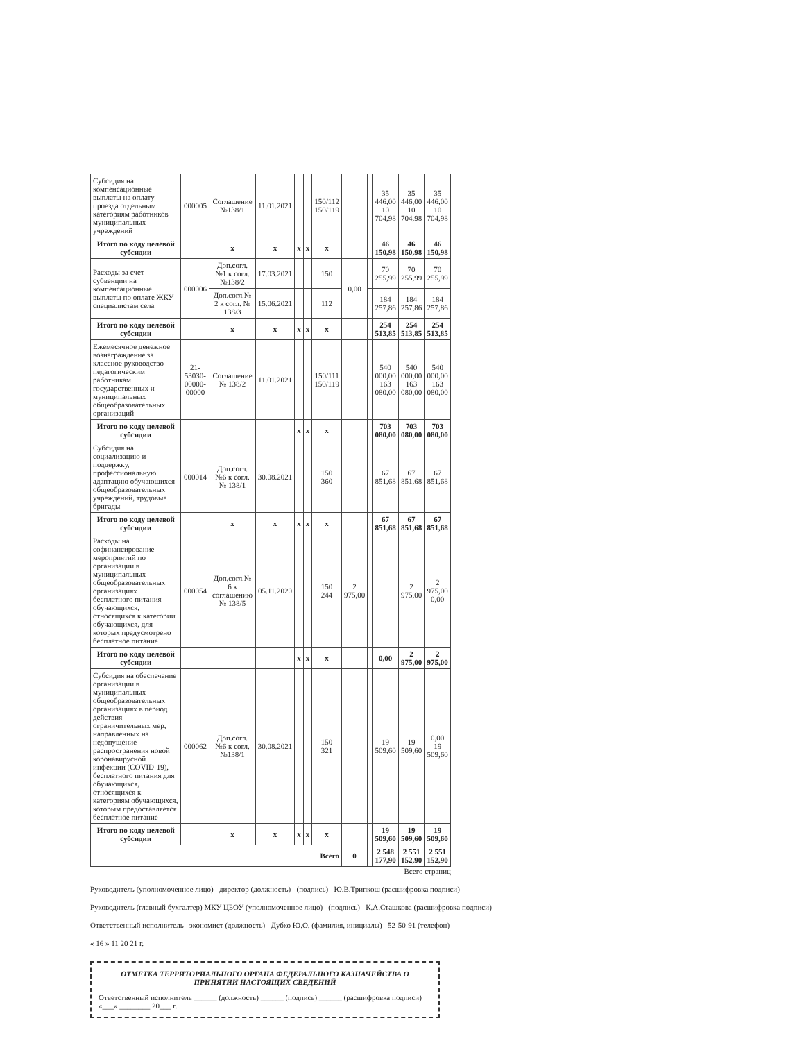| Субсидия на компенсационные выплаты на оплату проезда отдельным категориям работников муниципальных учреждений | 000005 | Соглашение №138/1 | 11.01.2021 | | | 150/112 150/119 | | | 35 446,00 10 704,98 | 35 446,00 10 704,98 | 35 446,00 10 704,98 |
| Итого по коду целевой субсидии | | x | x | x | x | x | | | 46 150,98 | 46 150,98 | 46 150,98 |
| Расходы за счет субвенции на компенсационные выплаты по оплате ЖКУ специалистам села | 000006 | Доп.согл. №1 к согл. №138/2 | 17.03.2021 | | | 150 | 0,00 | | 70 255,99 | 70 255,99 | 70 255,99 |
| | | Доп.согл.№ 2 к согл. № 138/3 | 15.06.2021 | | | 112 | | | 184 257,86 | 184 257,86 | 184 257,86 |
| Итого по коду целевой субсидии | | x | x | x | x | x | | | 254 513,85 | 254 513,85 | 254 513,85 |
| Ежемесячное денежное вознаграждение за классное руководство педагогическим работникам государственных и муниципальных общеобразовательных организаций | 21-53030-00000-00000 | Соглашение № 138/2 | 11.01.2021 | | | 150/111 150/119 | | | 540 000,00 163 080,00 | 540 000,00 163 080,00 | 540 000,00 163 080,00 |
| Итого по коду целевой субсидии | | | | x | x | x | | | 703 080,00 | 703 080,00 | 703 080,00 |
| Субсидия на социализацию и поддержку, профессиональную адаптацию обучающихся общеобразовательных учреждений, трудовые бригады | 000014 | Доп.согл. №6 к согл. № 138/1 | 30.08.2021 | | | 150 360 | | | 67 851,68 | 67 851,68 | 67 851,68 |
| Итого по коду целевой субсидии | | x | x | x | x | x | | | 67 851,68 | 67 851,68 | 67 851,68 |
| Расходы на софинансирование мероприятий по организации в муниципальных общеобразовательных организациях бесплатного питания обучающихся, относящихся к категории обучающихся, для которых предусмотрено бесплатное питание | 000054 | Доп.согл.№ 6 к соглашению № 138/5 | 05.11.2020 | | | 150 244 | 2 975,00 | | | 2 975,00 | 2 975,00 0,00 |
| Итого по коду целевой субсидии | | | | x | x | x | | | 0,00 | 2 975,00 | 2 975,00 |
| Субсидия на обеспечение организации в муниципальных общеобразовательных организациях в период действия ограничительных мер, направленных на недопущение распространения новой коронавирусной инфекции (COVID-19), бесплатного питания для обучающихся, относящихся к категориям обучающихся, которым предоставляется бесплатное питание | 000062 | Доп.согл. №6 к согл. №138/1 | 30.08.2021 | | | 150 321 | | | 19 509,60 | 19 509,60 | 0,00 19 509,60 |
| Итого по коду целевой субсидии | | x | x | x | x | x | | | 19 509,60 | 19 509,60 | 19 509,60 |
| Всего | | | | | | | 0 | | 2 548 177,90 | 2 551 152,90 | 2 551 152,90 |
Всего страниц
Руководитель (уполномоченное лицо) директор (должность) (подпись) Ю.В.Трипкош (расшифровка подписи)
Руководитель (главный бухгалтер) МКУ ЦБОУ (уполномоченное лицо) (подпись) К.А.Сташкова (расшифровка подписи)
Ответственный исполнитель экономист (должность) Дубко Ю.О. (фамилия, инициалы) 52-50-91 (телефон)
« 16 » 11 20 21 г.
ОТМЕТКА ТЕРРИТОРИАЛЬНОГО ОРГАНА ФЕДЕРАЛЬНОГО КАЗНАЧЕЙСТВА О ПРИНЯТИИ НАСТОЯЩИХ СВЕДЕНИЙ
Ответственный исполнитель ______ (должность) ______ (подпись) ______ (расшифровка подписи)
«___» ________ 20___ г.